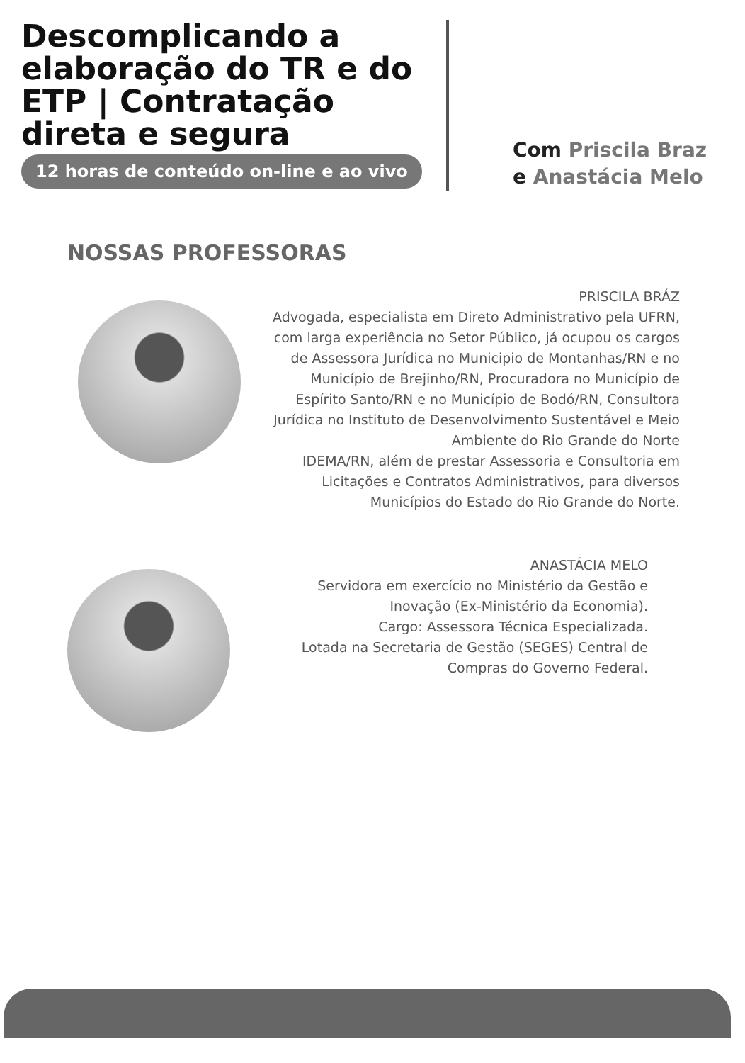Descomplicando a elaboração do TR e do ETP | Contratação direta e segura
12 horas de conteúdo on-line e ao vivo
Com Priscila Braz
e Anastácia Melo
NOSSAS PROFESSORAS
PRISCILA BRÁZ
Advogada, especialista em Direto Administrativo pela UFRN, com larga experiência no Setor Público, já ocupou os cargos de Assessora Jurídica no Municipio de Montanhas/RN e no Município de Brejinho/RN, Procuradora no Município de Espírito Santo/RN e no Município de Bodó/RN, Consultora Jurídica no Instituto de Desenvolvimento Sustentável e Meio Ambiente do Rio Grande do Norte
IDEMA/RN, além de prestar Assessoria e Consultoria em Licitações e Contratos Administrativos, para diversos Municípios do Estado do Rio Grande do Norte.
ANASTÁCIA MELO
Servidora em exercício no Ministério da Gestão e Inovação (Ex-Ministério da Economia).
Cargo: Assessora Técnica Especializada.
Lotada na Secretaria de Gestão (SEGES) Central de Compras do Governo Federal.